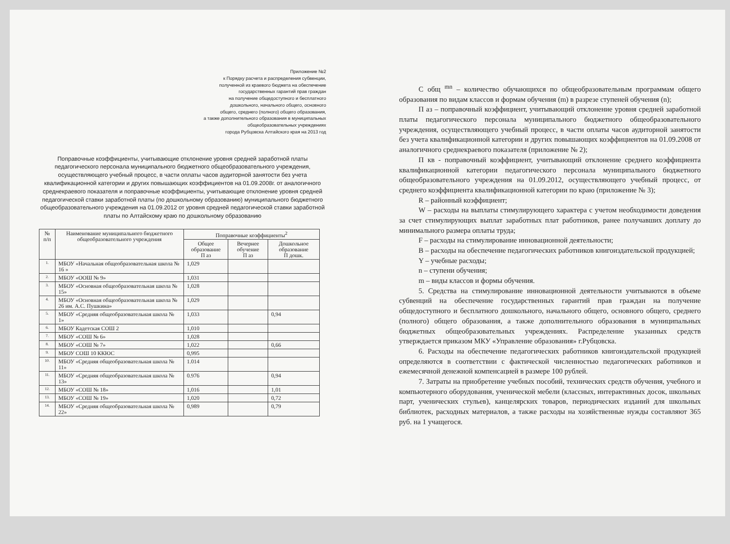Приложение №2
к Порядку расчета и распределения субвенции,
полученной из краевого бюджета на обеспечение
государственных гарантий прав граждан
на получение общедоступного и бесплатного
дошкольного, начального общего, основного
общего, среднего (полного) общего образования,
а также дополнительного образования в муниципальных
общеобразовательных учреждениях
города Рубцовска Алтайского края на 2013 год
Поправочные коэффициенты, учитывающие отклонение уровня средней заработной платы педагогического персонала муниципального бюджетного общеобразовательного учреждения, осуществляющего учебный процесс, в части оплаты часов аудиторной занятости без учета квалификационной категории и других повышающих коэффициентов на 01.09.2008г. от аналогичного среднекраевого показателя и поправочные коэффициенты, учитывающие отклонение уровня средней педагогической ставки заработной платы (по дошкольному образованию) муниципального бюджетного общеобразовательного учреждения на 01.09.2012 от уровня средней педагогической ставки заработной платы по Алтайскому краю по дошкольному образованию
| № п/п | Наименование муниципального бюджетного общеобразовательного учреждения | Поправочные коэффициенты<sup>2</sup> | | |
| --- | --- | --- | --- | --- |
| | | Общее образование П аз | Вечернее обучение П аз | Дошкольное образование П дошк. |
| 1. | МБОУ «Начальная общеобразовательная школа № 16 » | 1,029 | | |
| 2. | МБОУ «ООШ № 9» | 1,031 | | |
| 3. | МБОУ «Основная общеобразовательная школа № 15» | 1,028 | | |
| 4. | МБОУ «Основная общеобразовательная школа № 26 им. А.С. Пушкина» | 1,029 | | |
| 5. | МБОУ «Средняя общеобразовательная школа № 1» | 1,033 | | 0,94 |
| 6. | МБОУ Кадетская СОШ 2 | 1,010 | | |
| 7. | МБОУ «СОШ № 6» | 1,028 | | |
| 8. | МБОУ «СОШ № 7» | 1,022 | | 0,66 |
| 9. | МБОУ СОШ 10 ККЮС | 0,995 | | |
| 10. | МБОУ «Средняя общеобразовательная школа № 11» | 1.014 | | |
| 11. | МБОУ «Средняя общеобразовательная школа № 13» | 0.976 | | 0,94 |
| 12. | МБОУ «СОШ № 18» | 1,016 | | 1,01 |
| 13. | МБОУ «СОШ № 19» | 1,020 | | 0,72 |
| 14. | МБОУ «Средняя общеобразовательная школа № 22» | 0,989 | | 0,79 |
С общ <sup>mn</sup> – количество обучающихся по общеобразовательным программам общего образования по видам классов и формам обучения (m) в разрезе ступеней обучения (n);
П аз – поправочный коэффициент, учитывающий отклонение уровня средней заработной платы педагогического персонала муниципального бюджетного общеобразовательного учреждения, осуществляющего учебный процесс, в части оплаты часов аудиторной занятости без учета квалификационной категории и других повышающих коэффициентов на 01.09.2008 от аналогичного среднекраевого показателя (приложение № 2);
П кв - поправочный коэффициент, учитывающий отклонение среднего коэффициента квалификационной категории педагогического персонала муниципального бюджетного общеобразовательного учреждения на 01.09.2012, осуществляющего учебный процесс, от среднего коэффициента квалификационной категории по краю (приложение № 3);
R – районный коэффициент;
W – расходы на выплаты стимулирующего характера с учетом необходимости доведения за счет стимулирующих выплат заработных плат работников, ранее получавших доплату до минимального размера оплаты труда;
F – расходы на стимулирование инновационной деятельности;
B – расходы на обеспечение педагогических работников книгоиздательской продукцией;
Y – учебные расходы;
n – ступени обучения;
m – виды классов и формы обучения.
5. Средства на стимулирование инновационной деятельности учитываются в объеме субвенций на обеспечение государственных гарантий прав граждан на получение общедоступного и бесплатного дошкольного, начального общего, основного общего, среднего (полного) общего образования, а также дополнительного образования в муниципальных бюджетных общеобразовательных учреждениях. Распределение указанных средств утверждается приказом МКУ «Управление образования» г.Рубцовска.
6. Расходы на обеспечение педагогических работников книгоиздательской продукцией определяются в соответствии с фактической численностью педагогических работников и ежемесячной денежной компенсацией в размере 100 рублей.
7. Затраты на приобретение учебных пособий, технических средств обучения, учебного и компьютерного оборудования, ученической мебели (классных, интерактивных досок, школьных парт, ученических стульев), канцелярских товаров, периодических изданий для школьных библиотек, расходных материалов, а также расходы на хозяйственные нужды составляют 365 руб. на 1 учащегося.